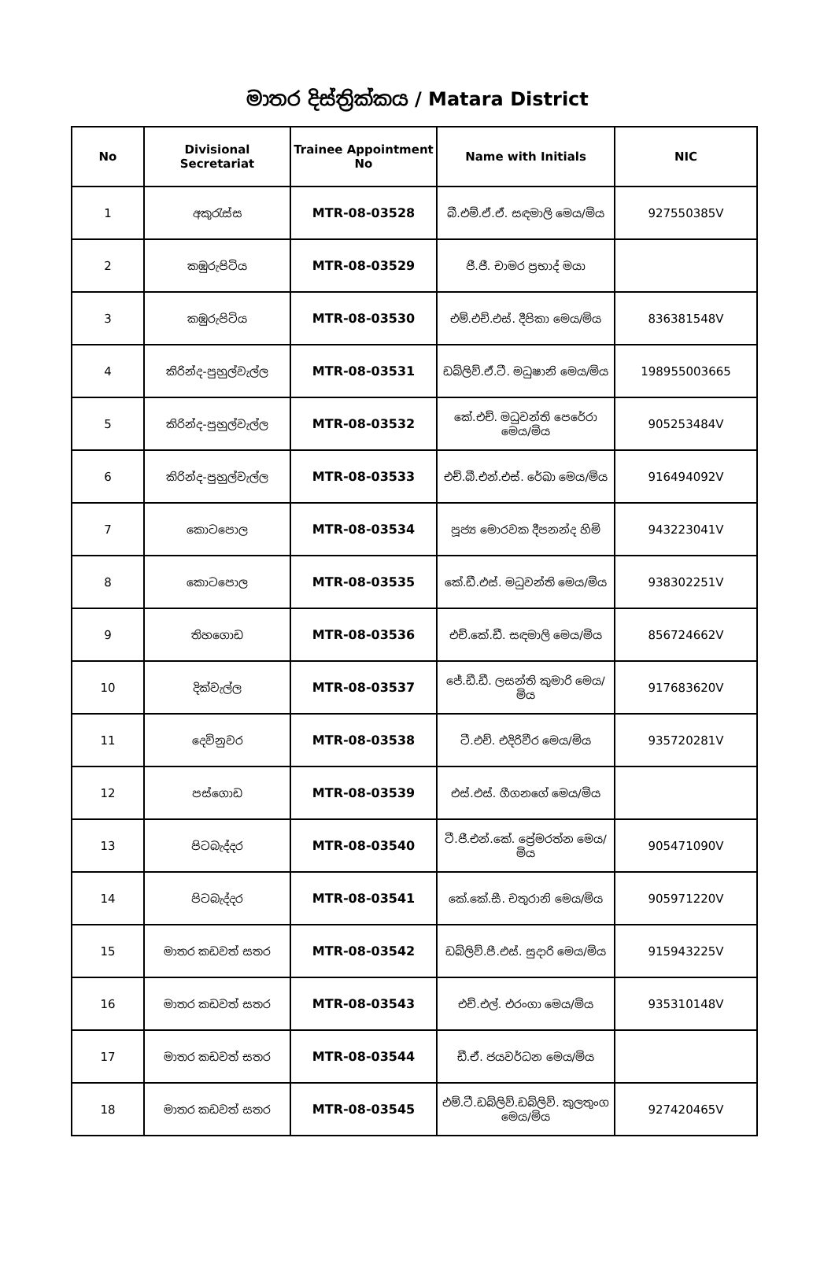මාතර දිස්ත්‍රික්කය / Matara District
| No | Divisional Secretariat | Trainee Appointment No | Name with Initials | NIC |
| --- | --- | --- | --- | --- |
| 1 | අකුරැස්ස | MTR-08-03528 | බී.එම්.ඒ.ඒ. සඳමාලි මෙය/මිය | 927550385V |
| 2 | කඹුරුපිටිය | MTR-08-03529 | ජී.ජී. චාමර ප්‍රභාද් මයා | |
| 3 | කඹුරුපිටිය | MTR-08-03530 | එම්.එච්.එස්. දීපිකා මෙය/මිය | 836381548V |
| 4 | කිරින්ද-පුහුල්වැල්ල | MTR-08-03531 | ඩබ්ලිව්.ඒ.ටී. මධුෂානි මෙය/මිය | 198955003665 |
| 5 | කිරින්ද-පුහුල්වැල්ල | MTR-08-03532 | කේ.එච්. මධුවන්ති පෙරේරා මෙය/මිය | 905253484V |
| 6 | කිරින්ද-පුහුල්වැල්ල | MTR-08-03533 | එච්.බී.එන්.එස්. රේඛා මෙය/මිය | 916494092V |
| 7 | කොටපොල | MTR-08-03534 | පූජ්‍ය මොරවක දීපනන්ද හිමි | 943223041V |
| 8 | කොටපොල | MTR-08-03535 | කේ.ඩී.එස්. මධුවන්ති මෙය/මිය | 938302251V |
| 9 | තිහගොඩ | MTR-08-03536 | එච්.කේ.ඩී. සඳමාලි මෙය/මිය | 856724662V |
| 10 | දික්වැල්ල | MTR-08-03537 | ජේ.ඩී.ඩී. ලසන්ති කුමාරි මෙය/මිය | 917683620V |
| 11 | දෙවිනුවර | MTR-08-03538 | ටී.එච්. එදිරිවීර මෙය/මිය | 935720281V |
| 12 | පස්ගොඩ | MTR-08-03539 | එස්.එස්. ගීගනගේ මෙය/මිය | |
| 13 | පිටබැද්දර | MTR-08-03540 | ටී.ජී.එන්.කේ. ප්‍රේමරත්න මෙය/මිය | 905471090V |
| 14 | පිටබැද්දර | MTR-08-03541 | කේ.කේ.සී. චතුරානි මෙය/මිය | 905971220V |
| 15 | මාතර කඩවත් සතර | MTR-08-03542 | ඩබ්ලිව්.පී.එස්. සුදාරි මෙය/මිය | 915943225V |
| 16 | මාතර කඩවත් සතර | MTR-08-03543 | එච්.එල්. එරංගා මෙය/මිය | 935310148V |
| 17 | මාතර කඩවත් සතර | MTR-08-03544 | ඩී.ඒ. ජයවර්ධන මෙය/මිය | |
| 18 | මාතර කඩවත් සතර | MTR-08-03545 | එම්.ටී.ඩබ්ලිව්.ඩබ්ලිව්. කුලතුංග මෙය/මිය | 927420465V |